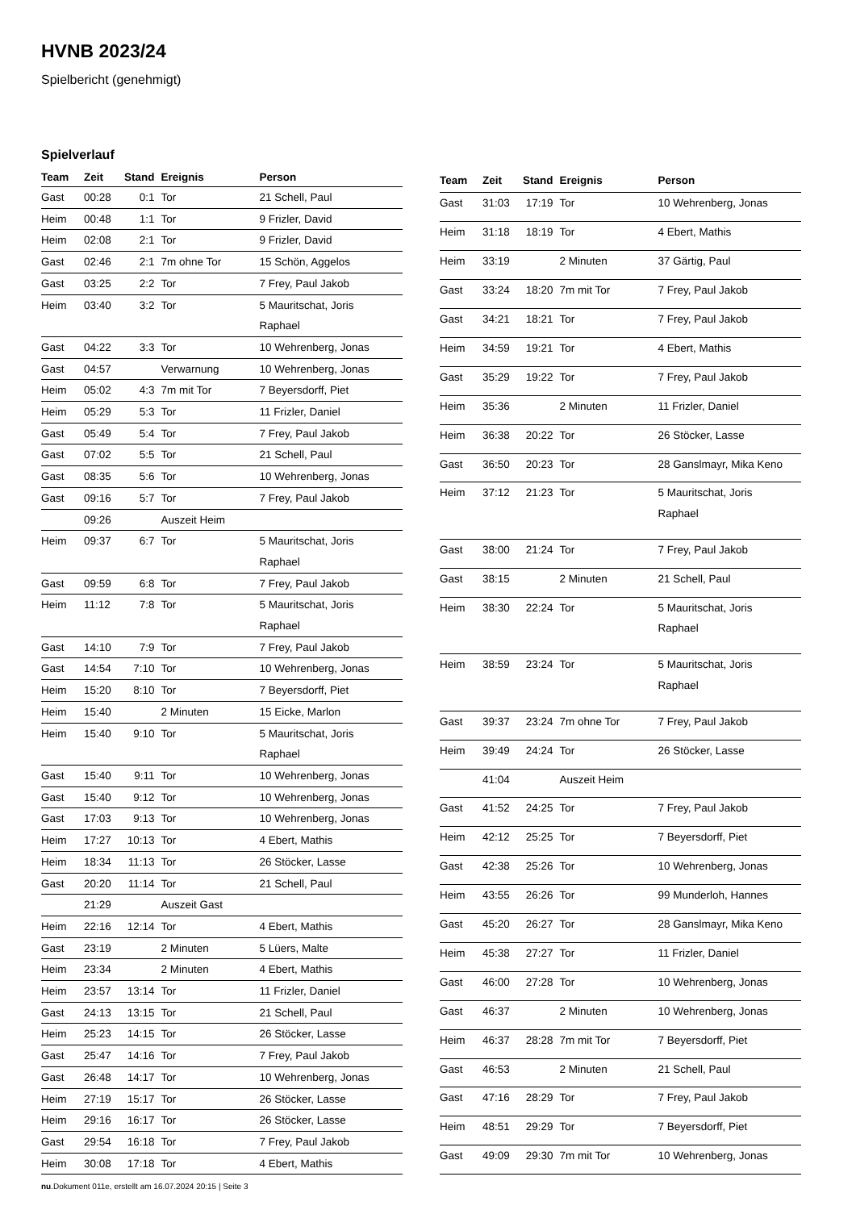HVNB 2023/24
Spielbericht (genehmigt)
Spielverlauf
| Team | Zeit | Stand | Ereignis | Person |
| --- | --- | --- | --- | --- |
| Gast | 00:28 | 0:1 | Tor | 21 Schell, Paul |
| Heim | 00:48 | 1:1 | Tor | 9 Frizler, David |
| Heim | 02:08 | 2:1 | Tor | 9 Frizler, David |
| Gast | 02:46 | 2:1 | 7m ohne Tor | 15 Schön, Aggelos |
| Gast | 03:25 | 2:2 | Tor | 7 Frey, Paul Jakob |
| Heim | 03:40 | 3:2 | Tor | 5 Mauritschat, Joris Raphael |
| Gast | 04:22 | 3:3 | Tor | 10 Wehrenberg, Jonas |
| Gast | 04:57 | | Verwarnung | 10 Wehrenberg, Jonas |
| Heim | 05:02 | 4:3 | 7m mit Tor | 7 Beyersdorff, Piet |
| Heim | 05:29 | 5:3 | Tor | 11 Frizler, Daniel |
| Gast | 05:49 | 5:4 | Tor | 7 Frey, Paul Jakob |
| Gast | 07:02 | 5:5 | Tor | 21 Schell, Paul |
| Gast | 08:35 | 5:6 | Tor | 10 Wehrenberg, Jonas |
| Gast | 09:16 | 5:7 | Tor | 7 Frey, Paul Jakob |
| | 09:26 | | Auszeit Heim | |
| Heim | 09:37 | 6:7 | Tor | 5 Mauritschat, Joris Raphael |
| Gast | 09:59 | 6:8 | Tor | 7 Frey, Paul Jakob |
| Heim | 11:12 | 7:8 | Tor | 5 Mauritschat, Joris Raphael |
| Gast | 14:10 | 7:9 | Tor | 7 Frey, Paul Jakob |
| Gast | 14:54 | 7:10 | Tor | 10 Wehrenberg, Jonas |
| Heim | 15:20 | 8:10 | Tor | 7 Beyersdorff, Piet |
| Heim | 15:40 | | 2 Minuten | 15 Eicke, Marlon |
| Heim | 15:40 | 9:10 | Tor | 5 Mauritschat, Joris Raphael |
| Gast | 15:40 | 9:11 | Tor | 10 Wehrenberg, Jonas |
| Gast | 15:40 | 9:12 | Tor | 10 Wehrenberg, Jonas |
| Gast | 17:03 | 9:13 | Tor | 10 Wehrenberg, Jonas |
| Heim | 17:27 | 10:13 | Tor | 4 Ebert, Mathis |
| Heim | 18:34 | 11:13 | Tor | 26 Stöcker, Lasse |
| Gast | 20:20 | 11:14 | Tor | 21 Schell, Paul |
| | 21:29 | | Auszeit Gast | |
| Heim | 22:16 | 12:14 | Tor | 4 Ebert, Mathis |
| Gast | 23:19 | | 2 Minuten | 5 Lüers, Malte |
| Heim | 23:34 | | 2 Minuten | 4 Ebert, Mathis |
| Heim | 23:57 | 13:14 | Tor | 11 Frizler, Daniel |
| Gast | 24:13 | 13:15 | Tor | 21 Schell, Paul |
| Heim | 25:23 | 14:15 | Tor | 26 Stöcker, Lasse |
| Gast | 25:47 | 14:16 | Tor | 7 Frey, Paul Jakob |
| Gast | 26:48 | 14:17 | Tor | 10 Wehrenberg, Jonas |
| Heim | 27:19 | 15:17 | Tor | 26 Stöcker, Lasse |
| Heim | 29:16 | 16:17 | Tor | 26 Stöcker, Lasse |
| Gast | 29:54 | 16:18 | Tor | 7 Frey, Paul Jakob |
| Heim | 30:08 | 17:18 | Tor | 4 Ebert, Mathis |
| Team | Zeit | Stand | Ereignis | Person |
| --- | --- | --- | --- | --- |
| Gast | 31:03 | 17:19 | Tor | 10 Wehrenberg, Jonas |
| Heim | 31:18 | 18:19 | Tor | 4 Ebert, Mathis |
| Heim | 33:19 | | 2 Minuten | 37 Gärtig, Paul |
| Gast | 33:24 | 18:20 | 7m mit Tor | 7 Frey, Paul Jakob |
| Gast | 34:21 | 18:21 | Tor | 7 Frey, Paul Jakob |
| Heim | 34:59 | 19:21 | Tor | 4 Ebert, Mathis |
| Gast | 35:29 | 19:22 | Tor | 7 Frey, Paul Jakob |
| Heim | 35:36 | | 2 Minuten | 11 Frizler, Daniel |
| Heim | 36:38 | 20:22 | Tor | 26 Stöcker, Lasse |
| Gast | 36:50 | 20:23 | Tor | 28 Ganslmayr, Mika Keno |
| Heim | 37:12 | 21:23 | Tor | 5 Mauritschat, Joris Raphael |
| Gast | 38:00 | 21:24 | Tor | 7 Frey, Paul Jakob |
| Gast | 38:15 | | 2 Minuten | 21 Schell, Paul |
| Heim | 38:30 | 22:24 | Tor | 5 Mauritschat, Joris Raphael |
| Heim | 38:59 | 23:24 | Tor | 5 Mauritschat, Joris Raphael |
| Gast | 39:37 | 23:24 | 7m ohne Tor | 7 Frey, Paul Jakob |
| Heim | 39:49 | 24:24 | Tor | 26 Stöcker, Lasse |
| | 41:04 | | Auszeit Heim | |
| Gast | 41:52 | 24:25 | Tor | 7 Frey, Paul Jakob |
| Heim | 42:12 | 25:25 | Tor | 7 Beyersdorff, Piet |
| Gast | 42:38 | 25:26 | Tor | 10 Wehrenberg, Jonas |
| Heim | 43:55 | 26:26 | Tor | 99 Munderloh, Hannes |
| Gast | 45:20 | 26:27 | Tor | 28 Ganslmayr, Mika Keno |
| Heim | 45:38 | 27:27 | Tor | 11 Frizler, Daniel |
| Gast | 46:00 | 27:28 | Tor | 10 Wehrenberg, Jonas |
| Gast | 46:37 | | 2 Minuten | 10 Wehrenberg, Jonas |
| Heim | 46:37 | 28:28 | 7m mit Tor | 7 Beyersdorff, Piet |
| Gast | 46:53 | | 2 Minuten | 21 Schell, Paul |
| Gast | 47:16 | 28:29 | Tor | 7 Frey, Paul Jakob |
| Heim | 48:51 | 29:29 | Tor | 7 Beyersdorff, Piet |
| Gast | 49:09 | 29:30 | 7m mit Tor | 10 Wehrenberg, Jonas |
nu.Dokument 011e, erstellt am 16.07.2024 20:15 | Seite 3